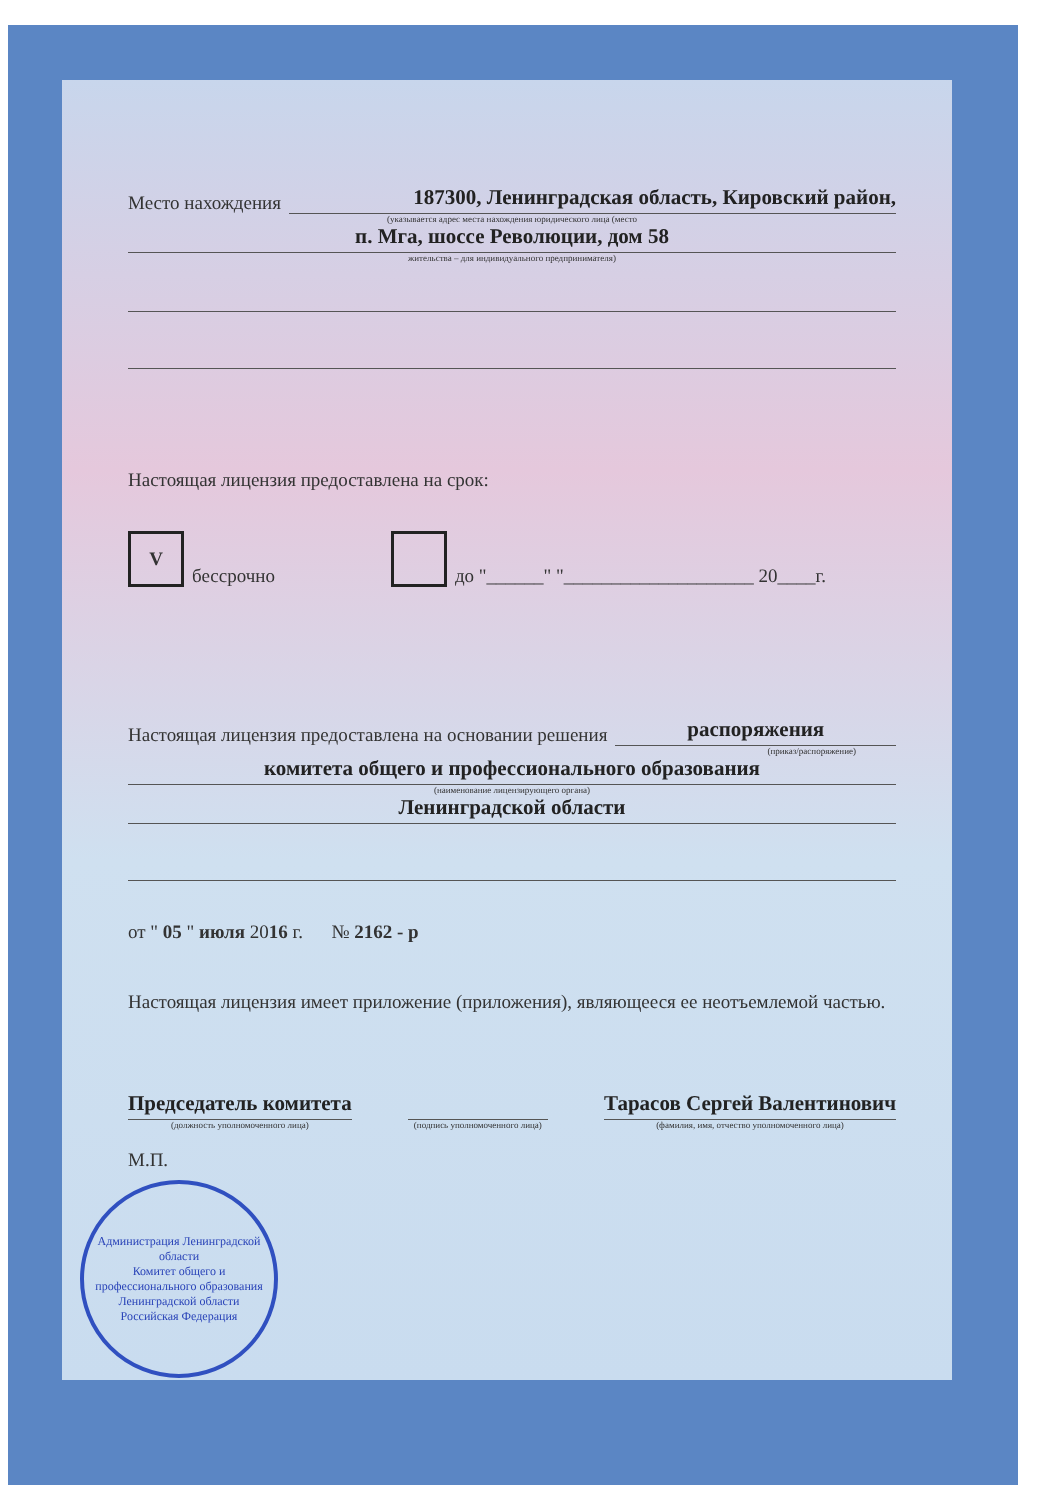Место нахождения
187300, Ленинградская область, Кировский район,
(указывается адрес места нахождения юридического лица (место
п. Мга, шоссе Революции, дом 58
жительства – для индивидуального предпринимателя)
Настоящая лицензия предоставлена на срок:
Vбессрочно до "______" "____________________ 20____г.
Настоящая лицензия предоставлена на основании решения
распоряжения
(приказ/распоряжение)
комитета общего и профессионального образования
(наименование лицензирующего органа)
Ленинградской области
от " 05 " июля 2016 г. № 2162 - р
Настоящая лицензия имеет приложение (приложения), являющееся ее неотъемлемой частью.
Председатель комитета
(должность уполномоченного лица)
(подпись уполномоченного лица)
Тарасов Сергей Валентинович
(фамилия, имя, отчество уполномоченного лица)
М.П.
Администрация Ленинградской области
Комитет общего и профессионального образования Ленинградской области
Российская Федерация